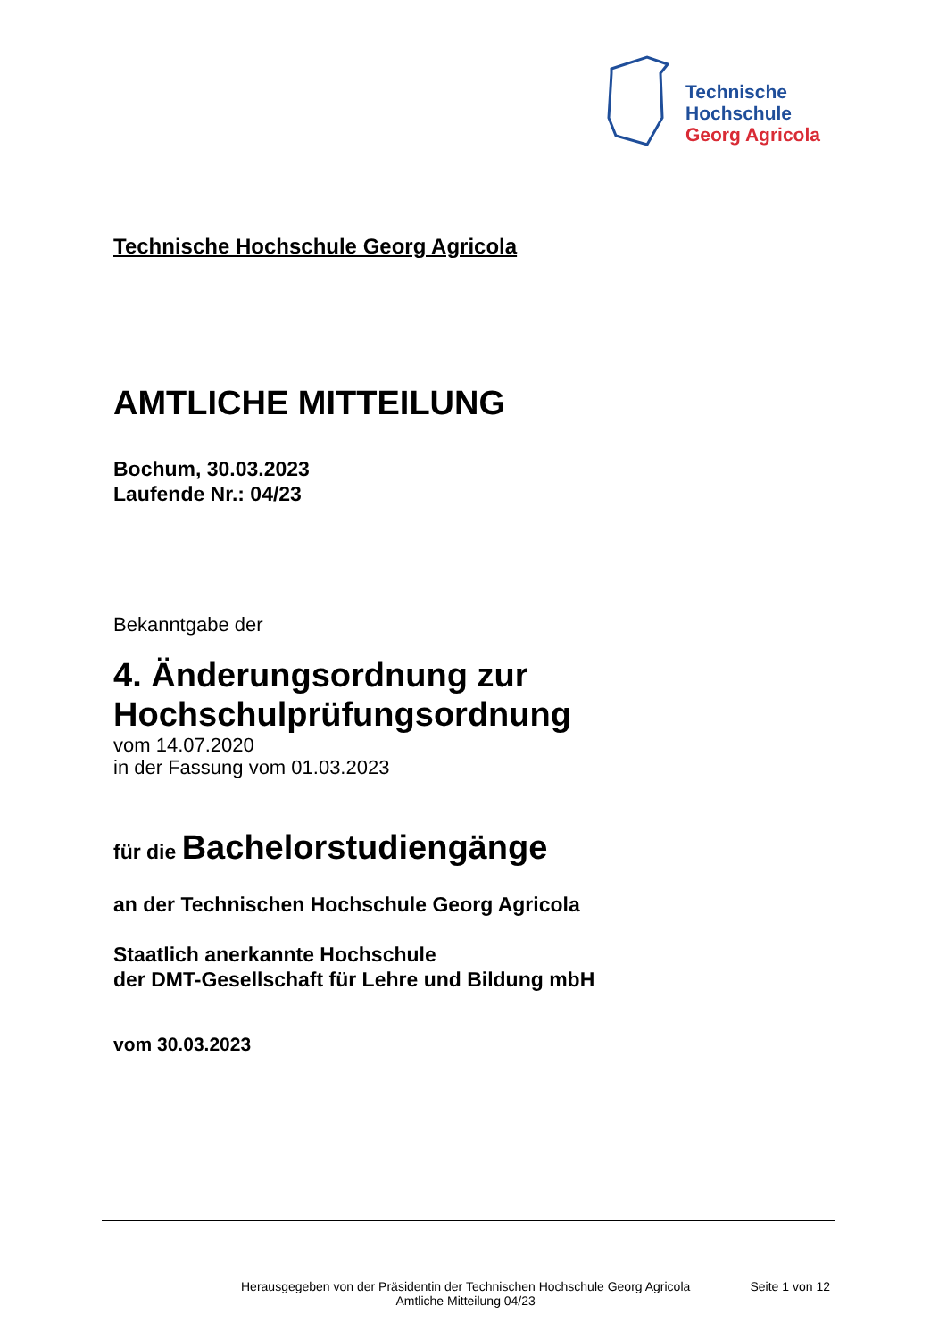Technische
Hochschule
Georg Agricola
Technische Hochschule Georg Agricola
AMTLICHE MITTEILUNG
Bochum, 30.03.2023
Laufende Nr.: 04/23
Bekanntgabe der
4. Änderungsordnung zur
Hochschulprüfungsordnung
vom 14.07.2020
in der Fassung vom 01.03.2023
für die Bachelorstudiengänge
an der Technischen Hochschule Georg Agricola
Staatlich anerkannte Hochschule
der DMT-Gesellschaft für Lehre und Bildung mbH
vom 30.03.2023
Herausgegeben von der Präsidentin der Technischen Hochschule Georg Agricola
Amtliche Mitteilung 04/23
Seite 1 von 12